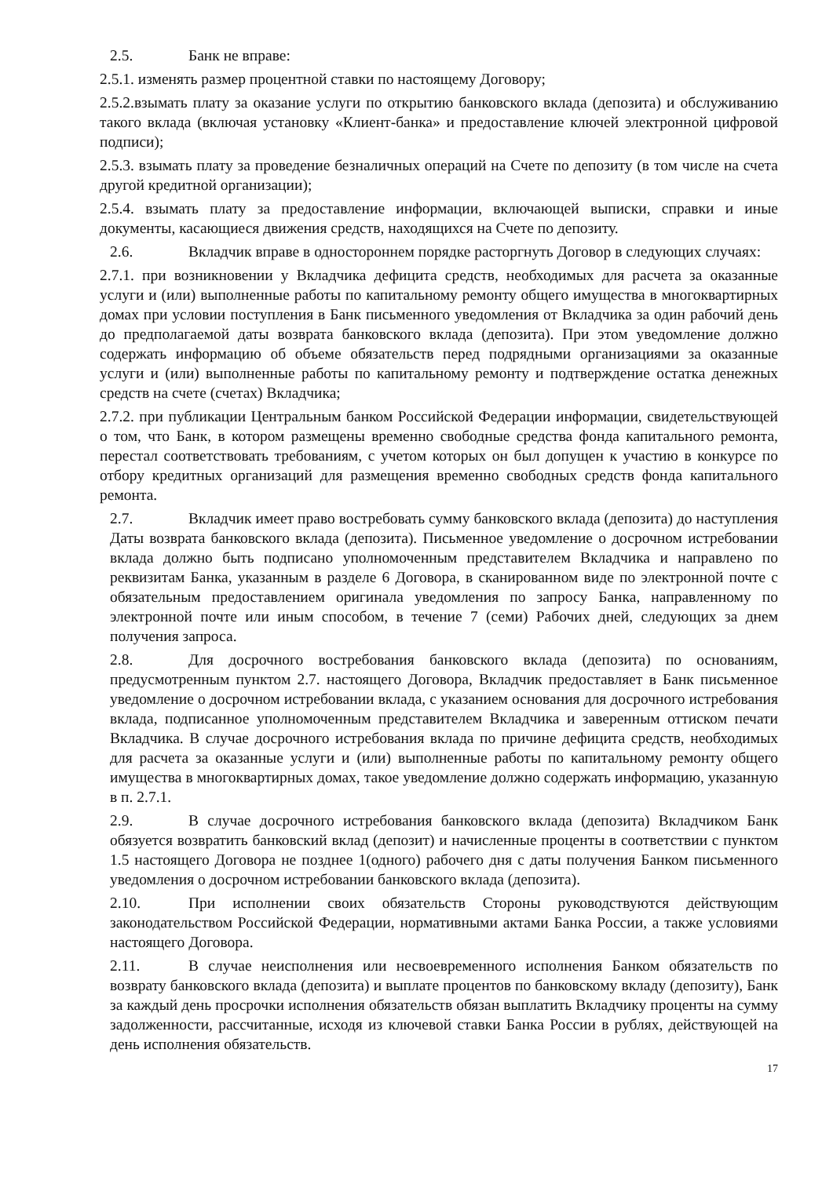2.5. Банк не вправе:
2.5.1. изменять размер процентной ставки по настоящему Договору;
2.5.2.взымать плату за оказание услуги по открытию банковского вклада (депозита) и обслуживанию такого вклада (включая установку «Клиент-банка» и предоставление ключей электронной цифровой подписи);
2.5.3. взымать плату за проведение безналичных операций на Счете по депозиту (в том числе на счета другой кредитной организации);
2.5.4. взымать плату за предоставление информации, включающей выписки, справки и иные документы, касающиеся движения средств, находящихся на Счете по депозиту.
2.6. Вкладчик вправе в одностороннем порядке расторгнуть Договор в следующих случаях:
2.7.1. при возникновении у Вкладчика дефицита средств, необходимых для расчета за оказанные услуги и (или) выполненные работы по капитальному ремонту общего имущества в многоквартирных домах при условии поступления в Банк письменного уведомления от Вкладчика за один рабочий день до предполагаемой даты возврата банковского вклада (депозита). При этом уведомление должно содержать информацию об объеме обязательств перед подрядными организациями за оказанные услуги и (или) выполненные работы по капитальному ремонту и подтверждение остатка денежных средств на счете (счетах) Вкладчика;
2.7.2. при публикации Центральным банком Российской Федерации информации, свидетельствующей о том, что Банк, в котором размещены временно свободные средства фонда капитального ремонта, перестал соответствовать требованиям, с учетом которых он был допущен к участию в конкурсе по отбору кредитных организаций для размещения временно свободных средств фонда капитального ремонта.
2.7. Вкладчик имеет право востребовать сумму банковского вклада (депозита) до наступления Даты возврата банковского вклада (депозита). Письменное уведомление о досрочном истребовании вклада должно быть подписано уполномоченным представителем Вкладчика и направлено по реквизитам Банка, указанным в разделе 6 Договора, в сканированном виде по электронной почте с обязательным предоставлением оригинала уведомления по запросу Банка, направленному по электронной почте или иным способом, в течение 7 (семи) Рабочих дней, следующих за днем получения запроса.
2.8. Для досрочного востребования банковского вклада (депозита) по основаниям, предусмотренным пунктом 2.7. настоящего Договора, Вкладчик предоставляет в Банк письменное уведомление о досрочном истребовании вклада, с указанием основания для досрочного истребования вклада, подписанное уполномоченным представителем Вкладчика и заверенным оттиском печати Вкладчика. В случае досрочного истребования вклада по причине дефицита средств, необходимых для расчета за оказанные услуги и (или) выполненные работы по капитальному ремонту общего имущества в многоквартирных домах, такое уведомление должно содержать информацию, указанную в п. 2.7.1.
2.9. В случае досрочного истребования банковского вклада (депозита) Вкладчиком Банк обязуется возвратить банковский вклад (депозит) и начисленные проценты в соответствии с пунктом 1.5 настоящего Договора не позднее 1(одного) рабочего дня с даты получения Банком письменного уведомления о досрочном истребовании банковского вклада (депозита).
2.10. При исполнении своих обязательств Стороны руководствуются действующим законодательством Российской Федерации, нормативными актами Банка России, а также условиями настоящего Договора.
2.11. В случае неисполнения или несвоевременного исполнения Банком обязательств по возврату банковского вклада (депозита) и выплате процентов по банковскому вкладу (депозиту), Банк за каждый день просрочки исполнения обязательств обязан выплатить Вкладчику проценты на сумму задолженности, рассчитанные, исходя из ключевой ставки Банка России в рублях, действующей на день исполнения обязательств.
17